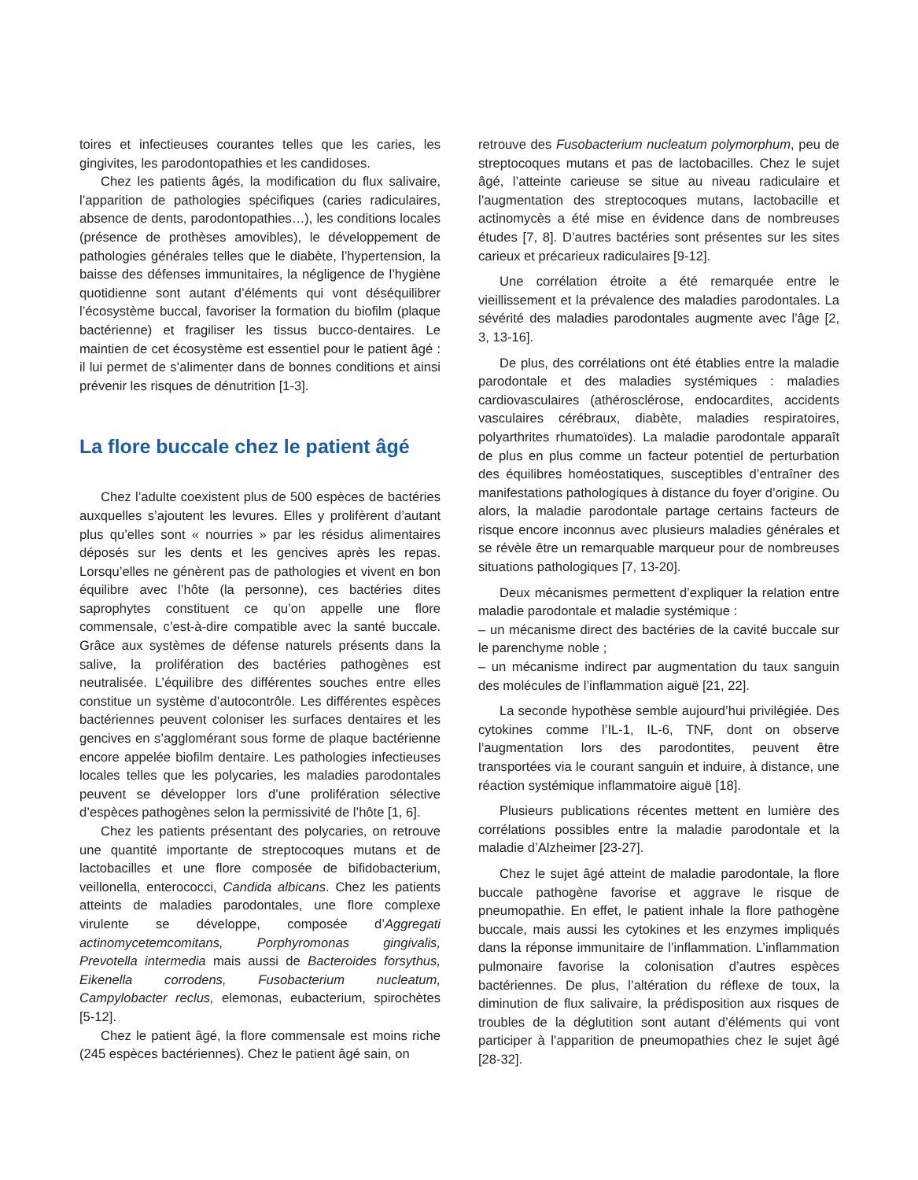toires et infectieuses courantes telles que les caries, les gingivites, les parodontopathies et les candidoses.
Chez les patients âgés, la modification du flux salivaire, l’apparition de pathologies spécifiques (caries radiculaires, absence de dents, parodontopathies…), les conditions locales (présence de prothèses amovibles), le développement de pathologies générales telles que le diabète, l’hypertension, la baisse des défenses immunitaires, la négligence de l’hygiène quotidienne sont autant d’éléments qui vont déséquilibrer l’écosystème buccal, favoriser la formation du biofilm (plaque bactérienne) et fragiliser les tissus bucco-dentaires. Le maintien de cet écosystème est essentiel pour le patient âgé : il lui permet de s’alimenter dans de bonnes conditions et ainsi prévenir les risques de dénutrition [1-3].
La flore buccale chez le patient âgé
Chez l’adulte coexistent plus de 500 espèces de bactéries auxquelles s’ajoutent les levures. Elles y prolifèrent d’autant plus qu’elles sont « nourries » par les résidus alimentaires déposés sur les dents et les gencives après les repas. Lorsqu’elles ne génèrent pas de pathologies et vivent en bon équilibre avec l’hôte (la personne), ces bactéries dites saprophytes constituent ce qu’on appelle une flore commensale, c’est-à-dire compatible avec la santé buccale. Grâce aux systèmes de défense naturels présents dans la salive, la prolifération des bactéries pathogènes est neutralisée. L’équilibre des différentes souches entre elles constitue un système d’autocontrôle. Les différentes espèces bactériennes peuvent coloniser les surfaces dentaires et les gencives en s’agglomérant sous forme de plaque bactérienne encore appelée biofilm dentaire. Les pathologies infectieuses locales telles que les polycaries, les maladies parodontales peuvent se développer lors d’une prolifération sélective d’espèces pathogènes selon la permissivité de l’hôte [1, 6].
Chez les patients présentant des polycaries, on retrouve une quantité importante de streptocoques mutans et de lactobacilles et une flore composée de bifidobacterium, veillonella, enterococci, Candida albicans. Chez les patients atteints de maladies parodontales, une flore complexe virulente se développe, composée d’Aggregati actinomycetemcomitans, Porphyromonas gingivalis, Prevotella intermedia mais aussi de Bacteroides forsythus, Eikenella corrodens, Fusobacterium nucleatum, Campylobacter reclus, elemonas, eubacterium, spirochètes [5-12].
Chez le patient âgé, la flore commensale est moins riche (245 espèces bactériennes). Chez le patient âgé sain, on
retrouve des Fusobacterium nucleatum polymorphum, peu de streptocoques mutans et pas de lactobacilles. Chez le sujet âgé, l’atteinte carieuse se situe au niveau radiculaire et l’augmentation des streptocoques mutans, lactobacille et actinomycès a été mise en évidence dans de nombreuses études [7, 8]. D’autres bactéries sont présentes sur les sites carieux et précarieux radiculaires [9-12].
Une corrélation étroite a été remarquée entre le vieillissement et la prévalence des maladies parodontales. La sévérité des maladies parodontales augmente avec l’âge [2, 3, 13-16].
De plus, des corrélations ont été établies entre la maladie parodontale et des maladies systémiques : maladies cardiovasculaires (athérosclérose, endocardites, accidents vasculaires cérébraux, diabète, maladies respiratoires, polyarthrites rhumatoïdes). La maladie parodontale apparaît de plus en plus comme un facteur potentiel de perturbation des équilibres homéostatiques, susceptibles d’entraîner des manifestations pathologiques à distance du foyer d’origine. Ou alors, la maladie parodontale partage certains facteurs de risque encore inconnus avec plusieurs maladies générales et se révèle être un remarquable marqueur pour de nombreuses situations pathologiques [7, 13-20].
Deux mécanismes permettent d’expliquer la relation entre maladie parodontale et maladie systémique :
– un mécanisme direct des bactéries de la cavité buccale sur le parenchyme noble ;
– un mécanisme indirect par augmentation du taux sanguin des molécules de l’inflammation aiguë [21, 22].
La seconde hypothèse semble aujourd’hui privilégiée. Des cytokines comme l’IL-1, IL-6, TNF, dont on observe l’augmentation lors des parodontites, peuvent être transportées via le courant sanguin et induire, à distance, une réaction systémique inflammatoire aiguë [18].
Plusieurs publications récentes mettent en lumière des corrélations possibles entre la maladie parodontale et la maladie d’Alzheimer [23-27].
Chez le sujet âgé atteint de maladie parodontale, la flore buccale pathogène favorise et aggrave le risque de pneumopathie. En effet, le patient inhale la flore pathogène buccale, mais aussi les cytokines et les enzymes impliqués dans la réponse immunitaire de l’inflammation. L’inflammation pulmonaire favorise la colonisation d’autres espèces bactériennes. De plus, l’altération du réflexe de toux, la diminution de flux salivaire, la prédisposition aux risques de troubles de la déglutition sont autant d’éléments qui vont participer à l’apparition de pneumopathies chez le sujet âgé [28-32].